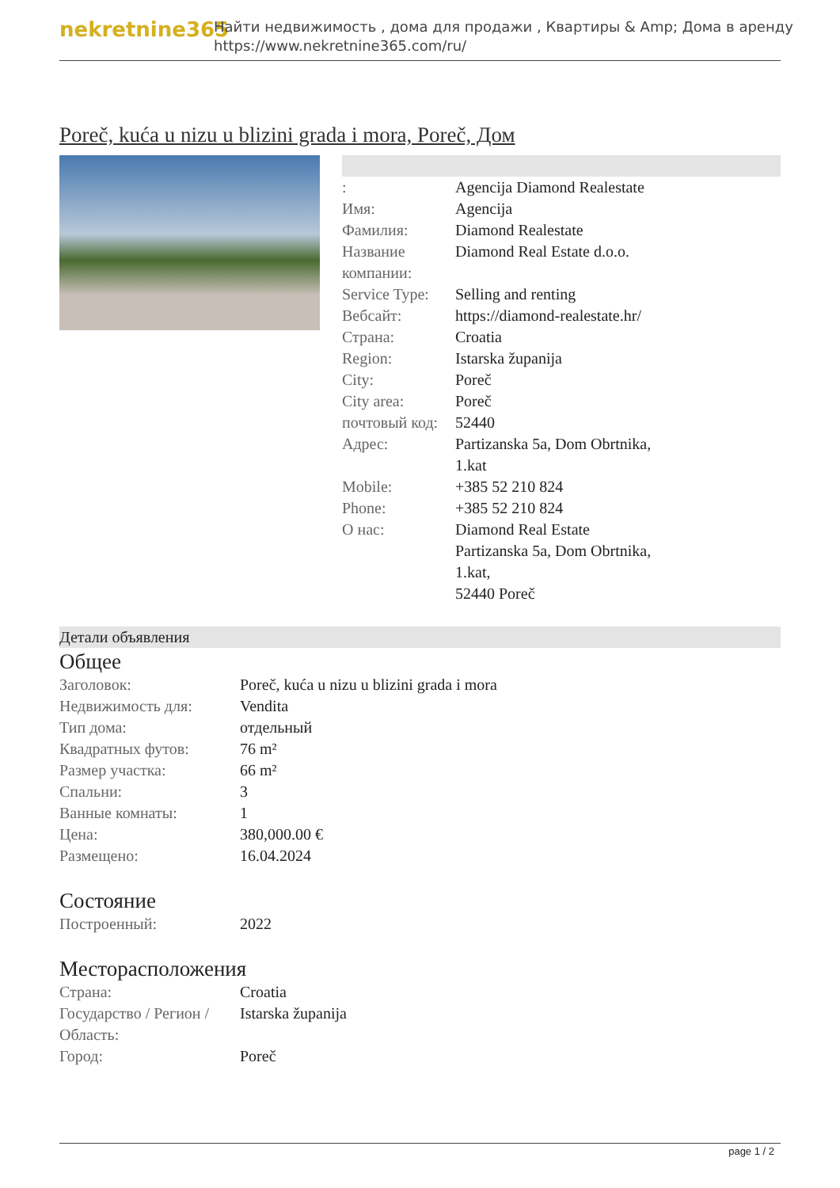nekretnine365
Найти недвижимость , дома для продажи , Квартиры & Amp; Дома в аренду
https://www.nekretnine365.com/ru/
Poreč, kuća u nizu u blizini grada i mora, Poreč, Дом
| : | Agencija Diamond Realestate |
| Имя: | Agencija |
| Фамилия: | Diamond Realestate |
| Название компании: | Diamond Real Estate d.o.o. |
| Service Type: | Selling and renting |
| Вебсайт: | https://diamond-realestate.hr/ |
| Страна: | Croatia |
| Region: | Istarska županija |
| City: | Poreč |
| City area: | Poreč |
| почтовый код: | 52440 |
| Адрес: | Partizanska 5a, Dom Obrtnika, 1.kat |
| Mobile: | +385 52 210 824 |
| Phone: | +385 52 210 824 |
| О нас: | Diamond Real Estate Partizanska 5a, Dom Obrtnika, 1.kat, 52440 Poreč |
Детали объявления
Общее
| Заголовок: | Poreč, kuća u nizu u blizini grada i mora |
| Недвижимость для: | Vendita |
| Тип дома: | отдельный |
| Квадратных футов: | 76 m² |
| Размер участка: | 66 m² |
| Спальни: | 3 |
| Ванные комнаты: | 1 |
| Цена: | 380,000.00 € |
| Размещено: | 16.04.2024 |
Состояние
| Построенный: | 2022 |
Месторасположения
| Страна: | Croatia |
| Государство / Регион / Область: | Istarska županija |
| Город: | Poreč |
page 1 / 2